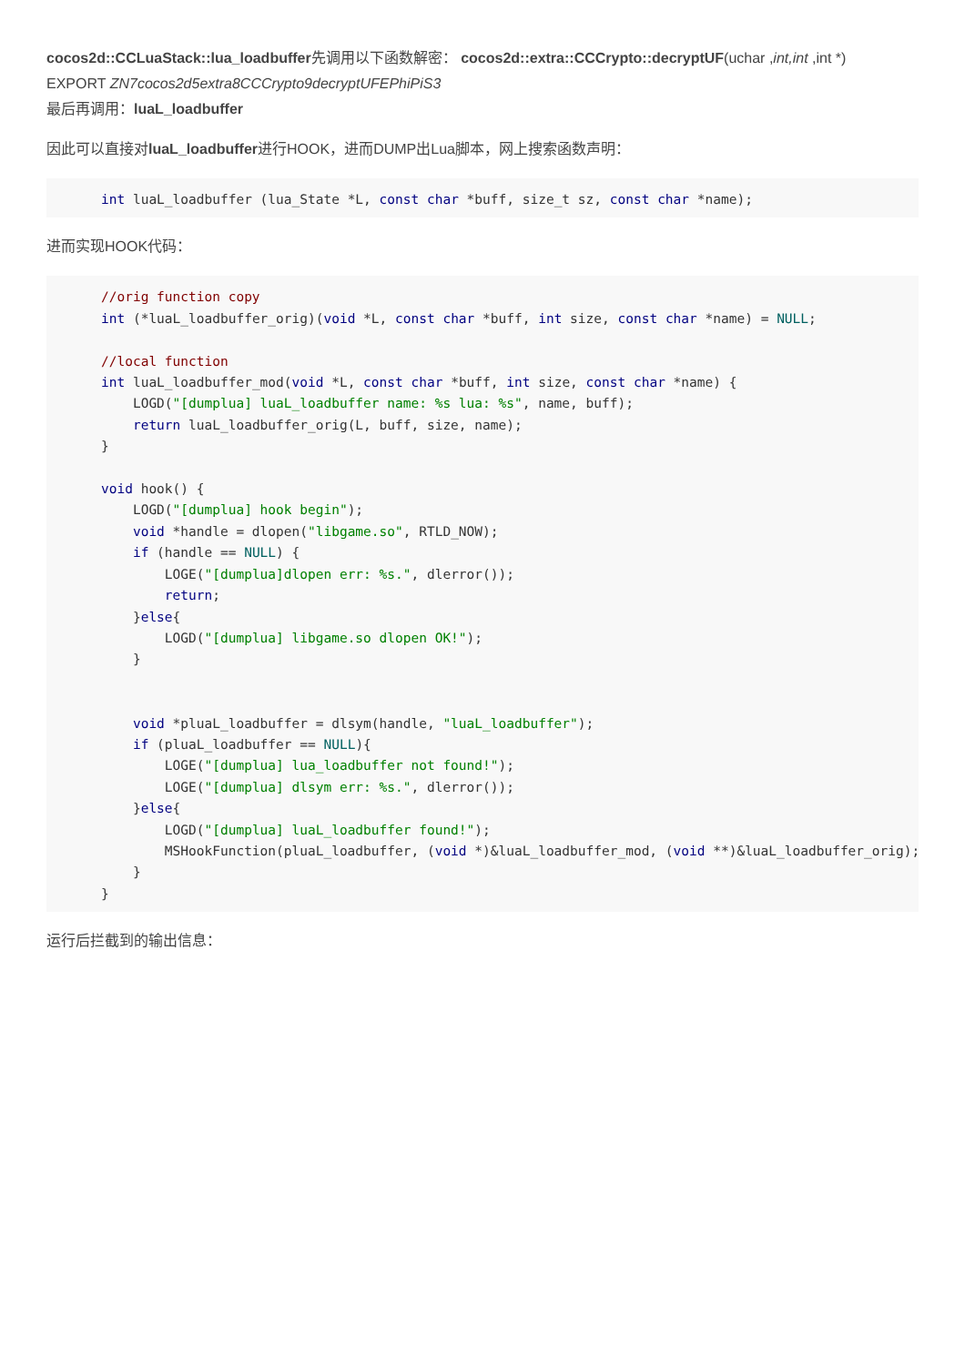cocos2d::CCLuaStack::lua_loadbuffer先调用以下函数解密： cocos2d::extra::CCCrypto::decryptUF(uchar ,int,int ,int *)
EXPORT ZN7cocos2d5extra8CCCrypto9decryptUFEPhiPiS3
最后再调用：luaL_loadbuffer
因此可以直接对luaL_loadbuffer进行HOOK，进而DUMP出Lua脚本，网上搜索函数声明：
int luaL_loadbuffer (lua_State *L, const char *buff, size_t sz, const char *name);
进而实现HOOK代码：
//orig function copy
int (*luaL_loadbuffer_orig)(void *L, const char *buff, int size, const char *name) = NULL;

//local function
int luaL_loadbuffer_mod(void *L, const char *buff, int size, const char *name) {
    LOGD("[dumplua] luaL_loadbuffer name: %s lua: %s", name, buff);
    return luaL_loadbuffer_orig(L, buff, size, name);
}

void hook() {
    LOGD("[dumplua] hook begin");
    void *handle = dlopen("libgame.so", RTLD_NOW);
    if (handle == NULL) {
        LOGE("[dumplua]dlopen err: %s.", dlerror());
        return;
    }else{
        LOGD("[dumplua] libgame.so dlopen OK!");
    }


    void *pluaL_loadbuffer = dlsym(handle, "luaL_loadbuffer");
    if (pluaL_loadbuffer == NULL){
        LOGE("[dumplua] lua_loadbuffer not found!");
        LOGE("[dumplua] dlsym err: %s.", dlerror());
    }else{
        LOGD("[dumplua] luaL_loadbuffer found!");
        MSHookFunction(pluaL_loadbuffer, (void *)&luaL_loadbuffer_mod, (void **)&luaL_loadbuffer_orig);
    }
}
运行后拦截到的输出信息：